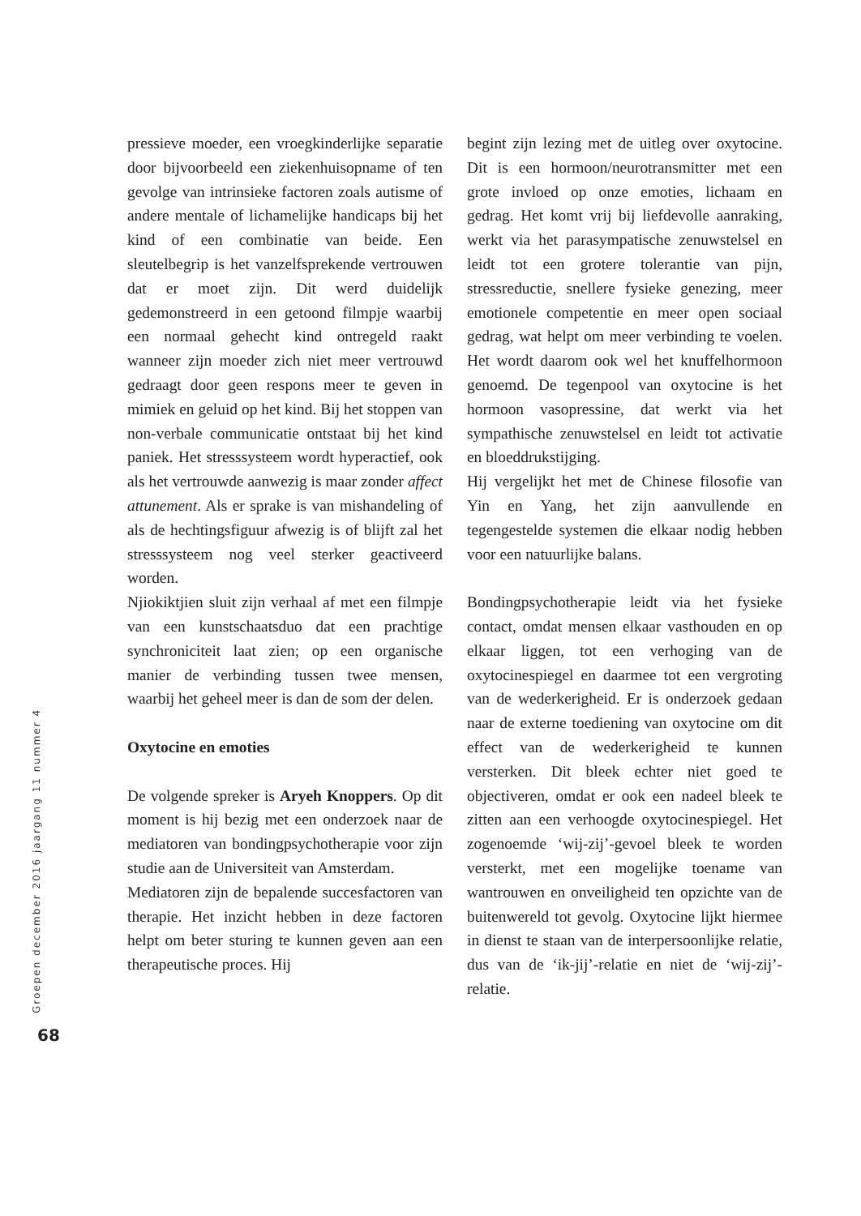pressieve moeder, een vroegkinderlijke separatie door bijvoorbeeld een ziekenhuisopname of ten gevolge van intrinsieke factoren zoals autisme of andere mentale of lichamelijke handicaps bij het kind of een combinatie van beide. Een sleutelbegrip is het vanzelfsprekende vertrouwen dat er moet zijn. Dit werd duidelijk gedemonstreerd in een getoond filmpje waarbij een normaal gehecht kind ontregeld raakt wanneer zijn moeder zich niet meer vertrouwd gedraagt door geen respons meer te geven in mimiek en geluid op het kind. Bij het stoppen van non-verbale communicatie ontstaat bij het kind paniek. Het stresssysteem wordt hyperactief, ook als het vertrouwde aanwezig is maar zonder affect attunement. Als er sprake is van mishandeling of als de hechtingsfiguur afwezig is of blijft zal het stresssysteem nog veel sterker geactiveerd worden.
Njiokiktjien sluit zijn verhaal af met een filmpje van een kunstschaatsduo dat een prachtige synchroniciteit laat zien; op een organische manier de verbinding tussen twee mensen, waarbij het geheel meer is dan de som der delen.
Oxytocine en emoties
De volgende spreker is Aryeh Knoppers. Op dit moment is hij bezig met een onderzoek naar de mediatoren van bondingpsychotherapie voor zijn studie aan de Universiteit van Amsterdam.
Mediatoren zijn de bepalende succesfactoren van therapie. Het inzicht hebben in deze factoren helpt om beter sturing te kunnen geven aan een therapeutische proces. Hij
begint zijn lezing met de uitleg over oxytocine. Dit is een hormoon/neurotransmitter met een grote invloed op onze emoties, lichaam en gedrag. Het komt vrij bij liefdevolle aanraking, werkt via het parasympatische zenuwstelsel en leidt tot een grotere tolerantie van pijn, stressreductie, snellere fysieke genezing, meer emotionele competentie en meer open sociaal gedrag, wat helpt om meer verbinding te voelen. Het wordt daarom ook wel het knuffelhormoon genoemd. De tegenpool van oxytocine is het hormoon vasopressine, dat werkt via het sympathische zenuwstelsel en leidt tot activatie en bloeddrukstijging.
Hij vergelijkt het met de Chinese filosofie van Yin en Yang, het zijn aanvullende en tegengestelde systemen die elkaar nodig hebben voor een natuurlijke balans.
Bondingpsychotherapie leidt via het fysieke contact, omdat mensen elkaar vasthouden en op elkaar liggen, tot een verhoging van de oxytocinespiegel en daarmee tot een vergroting van de wederkerigheid. Er is onderzoek gedaan naar de externe toediening van oxytocine om dit effect van de wederkerigheid te kunnen versterken. Dit bleek echter niet goed te objectiveren, omdat er ook een nadeel bleek te zitten aan een verhoogde oxytocinespiegel. Het zogenoemde ‘wij-zij’-gevoel bleek te worden versterkt, met een mogelijke toename van wantrouwen en onveiligheid ten opzichte van de buitenwereld tot gevolg. Oxytocine lijkt hiermee in dienst te staan van de interpersoonlijke relatie, dus van de ‘ik-jij’-relatie en niet de ‘wij-zij’-relatie.
Groepen december 2016 jaargang 11 nummer 4
68